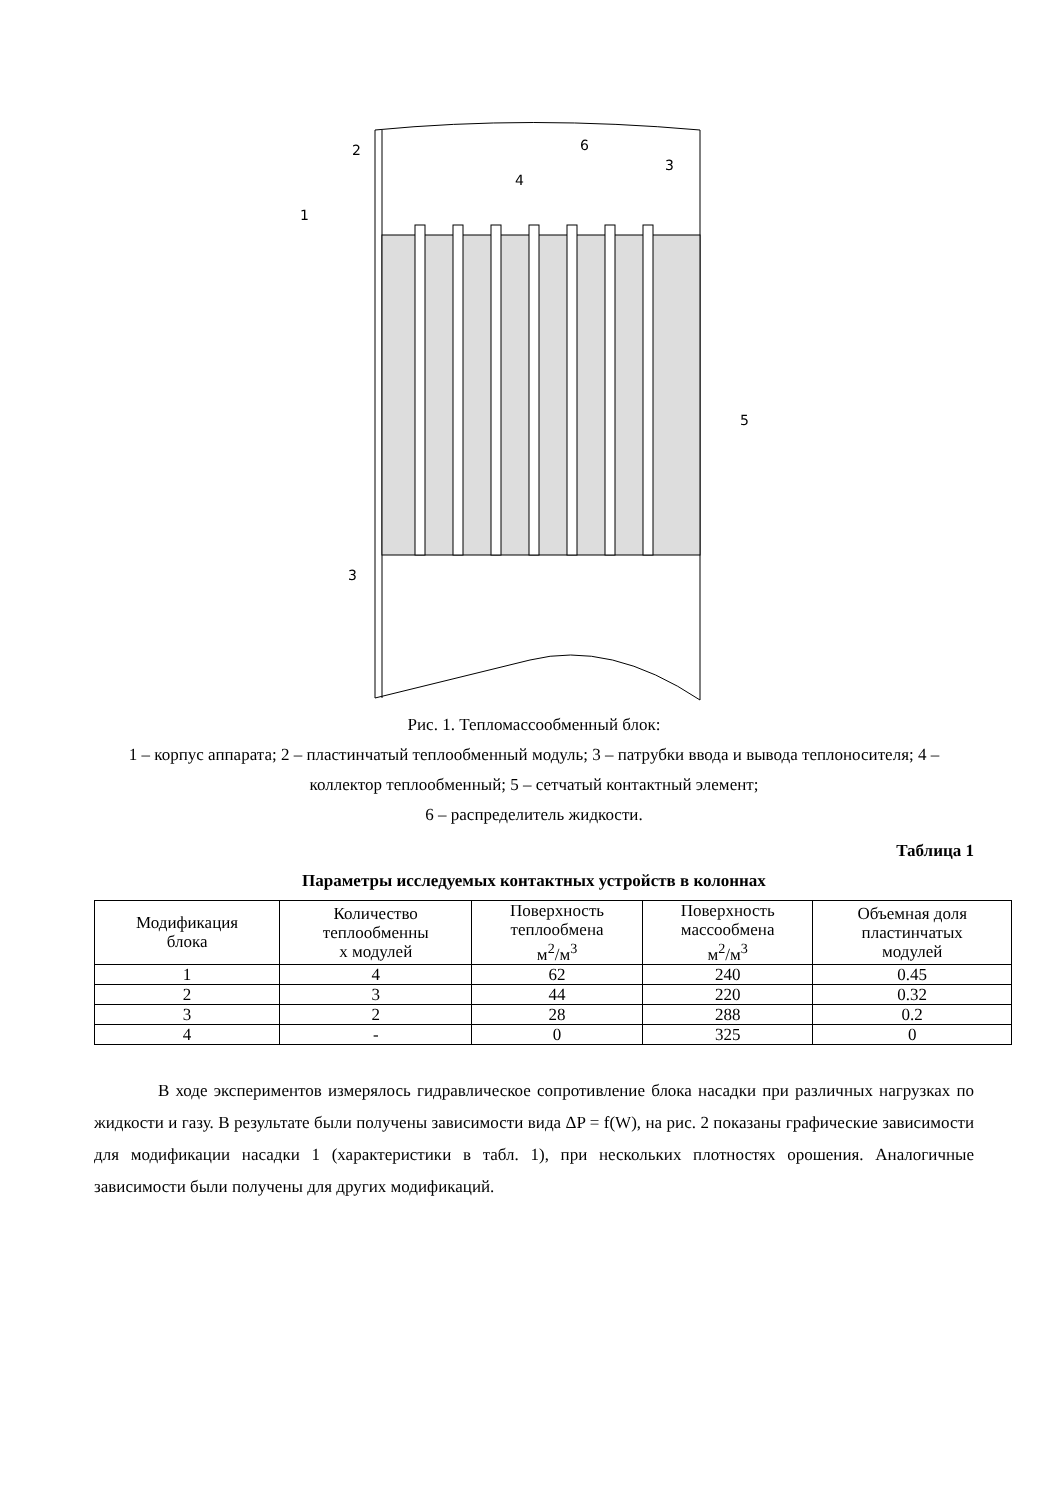1
2
3
4
5
6
3
Рис. 1. Тепломассообменный блок:
1 – корпус аппарата; 2 – пластинчатый теплообменный модуль; 3 – патрубки ввода и вывода теплоносителя; 4 – коллектор теплообменный; 5 – сетчатый контактный элемент;
6 – распределитель жидкости.
Таблица 1
Параметры исследуемых контактных устройств в колоннах
| Модификация блока | Количество теплообменны х модулей | Поверхность теплообмена м<sup>2</sup>/м<sup>3</sup> | Поверхность массообмена м<sup>2</sup>/м<sup>3</sup> | Объемная доля пластинчатых модулей |
| --- | --- | --- | --- | --- |
| 1 | 4 | 62 | 240 | 0.45 |
| 2 | 3 | 44 | 220 | 0.32 |
| 3 | 2 | 28 | 288 | 0.2 |
| 4 | - | 0 | 325 | 0 |
В ходе экспериментов измерялось гидравлическое сопротивление блока насадки при различных нагрузках по жидкости и газу. В результате были получены зависимости вида ΔP = f(W), на рис. 2 показаны графические зависимости для модификации насадки 1 (характеристики в табл. 1), при нескольких плотностях орошения. Аналогичные зависимости были получены для других модификаций.